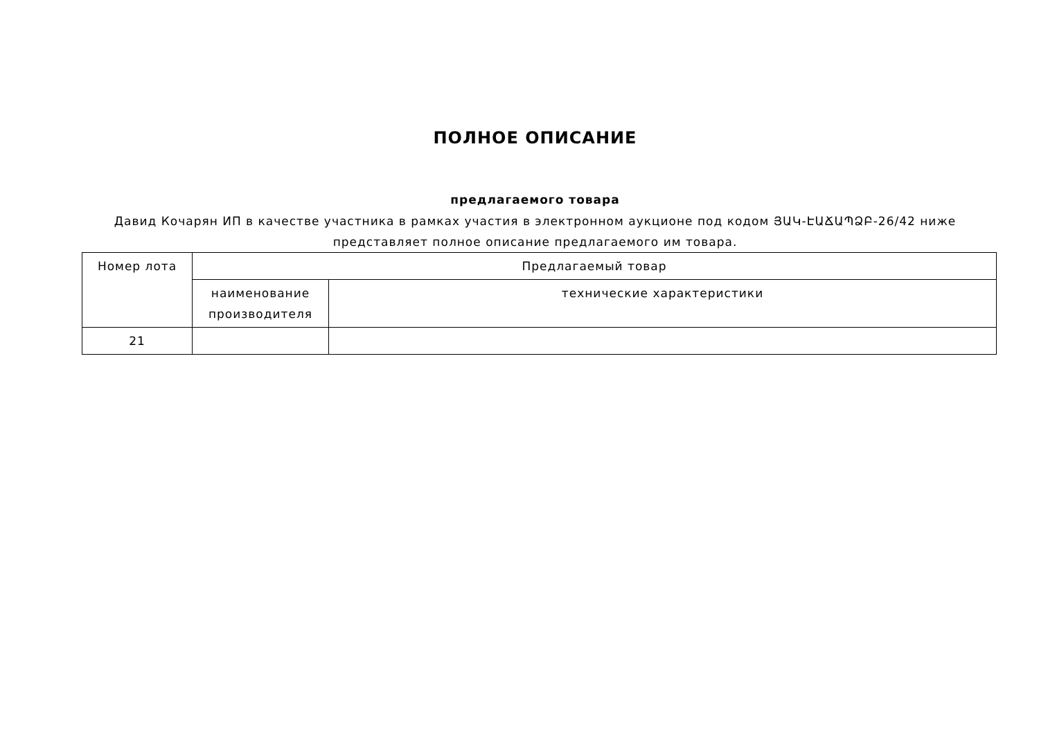ПОЛНОЕ ОПИСАНИЕ
предлагаемого товара
Давид Кочарян ИП в качестве участника в рамках участия в электронном аукционе под кодом ՅԱԿ-ԷԱՃԱՊՁԲ-26/42 ниже представляет полное описание предлагаемого им товара.
| Номер лота | Предлагаемый товар | |
| --- | --- | --- |
| | наименование производителя | технические характеристики |
| 21 | | |